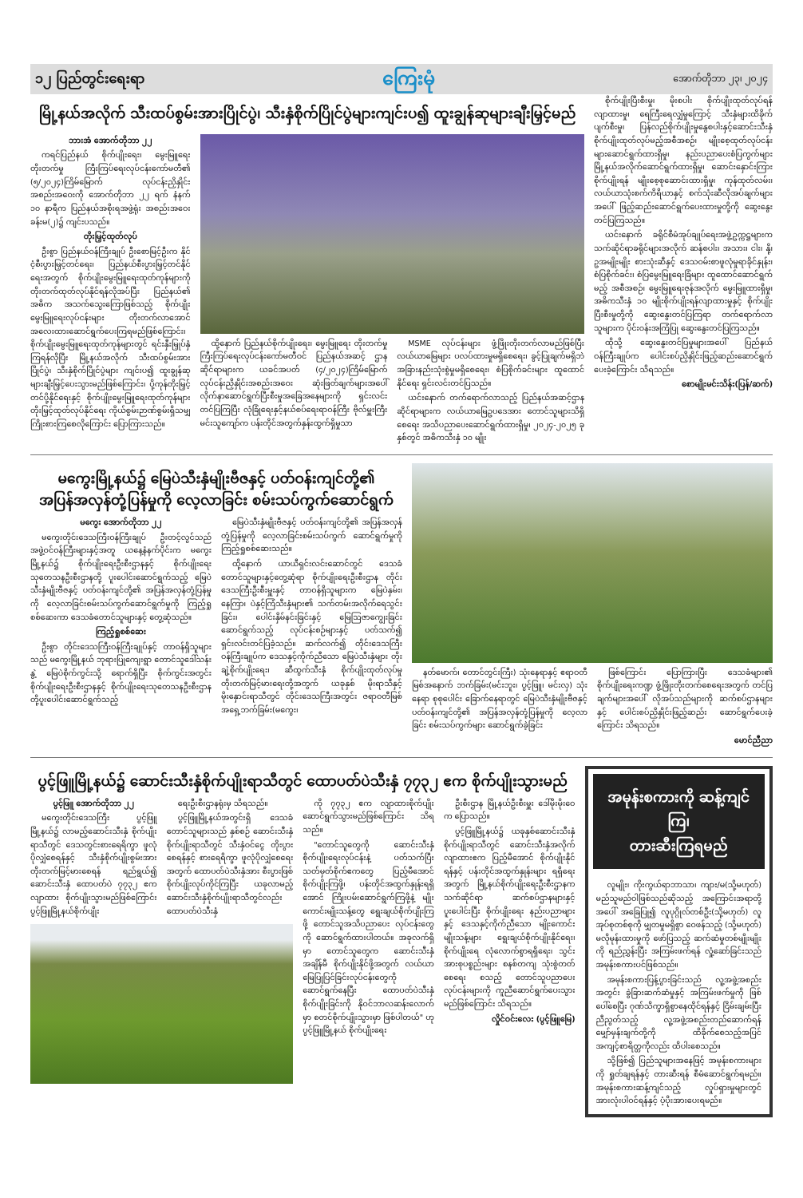၁၂ ပြည်တွင်းရေးရာ ကြေးမုံ အောက်တိုဘာ ၂၃၊ ၂၀၂၄
မြို့နယ်အလိုက် သီးထပ်စွမ်းအားပြိုင်ပွဲ၊ သီးနှံစိုက်ပြိုင်ပွဲများကျင်းပ၍ ထူးချွန်ဆုများချီးမြှင့်မည်
ဘားအံ အောက်တိုဘာ ၂၂
ကရင်ပြည်နယ် စိုက်ပျိုးရေး၊ မွေးမြူရေး တိုးတက်မှု ကြီးကြပ်ရေးလုပ်ငန်းကော်မတီ၏ (၅/၂၀၂၄)ကြိမ်မြောက် လုပ်ငန်းညှိနှိုင်းအစည်းအဝေးကို အောက်တိုဘာ ၂၂ ရက် နံနက် ၁၀ နာရီက ပြည်နယ်အစိုးရအဖွဲ့ရုံး အစည်းအဝေးခန်းမ(၂)၌ ကျင်းပသည်။
တိုးမြှင့်ထုတ်လုပ်
ဦးစွာ ပြည်နယ်ဝန်ကြီးချုပ် ဦးစောမြင့်ဦးက နိုင်ငံ့စီးပွားမြှင့်တင်ရေး၊ ပြည်နယ်စီးပွားမြှင့်တင်နိုင်ရေးအတွက် စိုက်ပျိုးမွေးမြူရေးထုတ်ကုန်များကို တိုးတက်ထုတ်လုပ်နိုင်ရန်လိုအပ်ပြီး ပြည်နယ်၏ အဓိက အသက်သွေးကြောဖြစ်သည့် စိုက်ပျိုးမွေးမြူရေးလုပ်ငန်းများ တိုးတက်လာအောင် အလေးထားဆောင်ရွက်ပေးကြရမည်ဖြစ်ကြောင်း၊ စိုက်ပျိုးမွေးမြူရေးထုတ်ကုန်များတွင် ရင်းနှီးမြှုပ်နှံကြရန်လိုပြီး မြို့နယ်အလိုက် သီးထပ်စွမ်းအားပြိုင်ပွဲ၊ သီးနှံစိုက်ပြိုင်ပွဲများ ကျင်းပ၍ ထူးချွန်ဆုများချီးမြှင့်ပေးသွားမည်ဖြစ်ကြောင်း၊ ပို့ကုန်တိုးမြှင့်တင်ပို့နိုင်ရေးနှင့် စိုက်ပျိုးမွေးမြူရေးထုတ်ကုန်များ တိုးမြှင့်ထုတ်လုပ်နိုင်ရေး ကိုယ်စွမ်းဉာဏ်စွမ်းရှိသမျှ ကြိုးစားကြစေလိုကြောင်း ပြောကြားသည်။
ထို့နောက် ပြည်နယ်စိုက်ပျိုးရေး၊ မွေးမြူရေး တိုးတက်မှု ကြီးကြပ်ရေးလုပ်ငန်းကော်မတီဝင် ပြည်နယ်အဆင့် ဌာနဆိုင်ရာများက ယခင်အပတ် (၄/၂၀၂၄)ကြိမ်မြောက် လုပ်ငန်းညှိနှိုင်းအစည်းအဝေး ဆုံးဖြတ်ချက်များအပေါ် လိုက်နာဆောင်ရွက်ပြီးစီးမှုအခြေအနေများကို ရှင်းလင်းတင်ပြကြပြီး လုံခြုံရေးနှင့်နယ်စပ်ရေးရာဝန်ကြီး ဗိုလ်မှူးကြီးမင်းသူကျော်က ပန်းတိုင်အတွက်နှန်းထွက်ရှိမှုသာ
MSME လုပ်ငန်းများ ဖွံ့ဖြိုးတိုးတက်လာမည်ဖြစ်ပြီး လယ်ယာမြေများ ပလပ်ထားမှုမရှိစေရေး၊ ခွင့်ပြုချက်မရှိဘဲ အခြားနည်းသုံးစွဲမှုမရှိစေရေး၊ စံပြစိုက်ခင်းများ ထူထောင်နိုင်ရေး ရှင်းလင်းတင်ပြသည်။
ယင်းနောက် တက်ရောက်လာသည့် ပြည်နယ်အဆင့်ဌာနဆိုင်ရာများက လယ်ယာမြေဥပဒေအား တောင်သူများသိရှိစေရေး အသိပညာပေးဆောင်ရွက်ထားရှိမှု၊ ၂၀၂၄-၂၀၂၅ ခုနှစ်တွင် အဓိကသီးနှံ ၁၀ မျိုး
စိုက်ပျိုးပြီးစီးမှု၊ မိုးစပါး စိုက်ပျိုးထုတ်လုပ်ရန် လျာထားမှု၊ ရေကြီးရေလျှံမှုကြောင့် သီးနှံများထိခိုက်ပျက်စီးမှု၊ ပြန်လည်စိုက်ပျိုးမှုနွေစပါးနှင့်ဆောင်းသီးနှံ စိုက်ပျိုးထုတ်လုပ်မည့်အစီအစဉ်၊ မျိုးစေ့ထုတ်လုပ်ငန်းများဆောင်ရွက်ထားရှိမှု၊ နည်းပညာပေးစံပြကွက်များ မြို့နယ်အလိုက်ဆောင်ရွက်ထားရှိမှု၊ ဆောင်းနှောင်းကြား စိုက်ပျိုးရန် မျိုးစေ့စုဆောင်းထားရှိမှု၊ ကုန်ထုတ်လမ်း၊ လယ်ယာသုံးစက်ကိရိယာနှင့် စက်သုံးဆီလိုအပ်ချက်များအပေါ် ဖြည့်ဆည်းဆောင်ရွက်ပေးထားမှုတို့ကို ဆွေးနွေးတင်ပြကြသည်။
ယင်းနောက် ခရိုင်စီမံအုပ်ချုပ်ရေးအဖွဲ့ဥက္ကဋ္ဌများက သက်ဆိုင်ရာခရိုင်များအလိုက် ဆန်စပါး၊ အသား၊ ငါး၊ နို့၊ ဥအမျိုးမျိုး စားသုံးဆီနှင့် ဒေသဝမ်းစာဖူလုံမှုရာခိုင်နှုန်း၊ စံပြစိုက်ခင်း၊ စံပြမွေးမြူရေးခြံများ ထူထောင်ဆောင်ရွက်မည့် အစီအစဉ်၊ မွေးမြူရေးဇုန်အလိုက် မွေးမြူထားရှိမှု၊ အဓိကသီးနှံ ၁၀ မျိုးစိုက်ပျိုးရန်လျာထားမှုနှင့် စိုက်ပျိုးပြီးစီးမှုတို့ကို ဆွေးနွေးတင်ပြကြရာ တက်ရောက်လာသူများက ပိုင်းဝန်းအကြံပြု ဆွေးနွေးတင်ပြကြသည်။
ထိုသို့ ဆွေးနွေးတင်ပြမှုများအပေါ် ပြည်နယ်ဝန်ကြီးချုပ်က ပေါင်းစပ်ညှိနှိုင်းဖြည့်ဆည်းဆောင်ရွက်ပေးခဲ့ကြောင်း သိရသည်။
စောမျိုးမင်းသိန်း(ပြန်/ဆက်)
မကွေးမြို့နယ်၌ မြေပဲသီးနှံမျိုးဗီဇနှင့် ပတ်ဝန်းကျင်တို့၏
အပြန်အလှန်တုံ့ပြန်မှုကို လေ့လာခြင်း စမ်းသပ်ကွက်ဆောင်ရွက်
မကွေး အောက်တိုဘာ ၂၂
မကွေးတိုင်းဒေသကြီးဝန်ကြီးချုပ် ဦးတင့်လွင်သည် အဖွဲ့ဝင်ဝန်ကြီးများနှင့်အတူ ယနေ့နံနက်ပိုင်းက မကွေးမြို့နယ်၌ စိုက်ပျိုးရေးဦးစီးဌာနနှင့် စိုက်ပျိုးရေးသုတေသနဦးစီးဌာနတို့ ပူးပေါင်းဆောင်ရွက်သည့် မြေပဲသီးနှံမျိုးဗီဇနှင့် ပတ်ဝန်းကျင်တို့၏ အပြန်အလှန်တုံ့ပြန်မှုကို လေ့လာခြင်းစမ်းသပ်ကွက်ဆောင်ရွက်မှုကို ကြည့်ရှုစစ်ဆေးကာ ဒေသခံတောင်သူများနှင့် တွေ့ဆုံသည်။
ကြည့်ရှုစစ်ဆေး
ဦးစွာ တိုင်းဒေသကြီးဝန်ကြီးချုပ်နှင့် တာဝန်ရှိသူများသည် မကွေးမြို့နယ် ဘုရားပြုကျေးရွာ တောင်သူဒေါ်သန်းနွဲ့ မြေပဲစိုက်ကွင်းသို့ ရောက်ရှိပြီး စိုက်ကွင်းအတွင်း စိုက်ပျိုးရေးဦးစီးဌာနနှင့် စိုက်ပျိုးရေးသုတေသနဦးစီးဌာနတို့ပူးပေါင်းဆောင်ရွက်သည့်
မြေပဲသီးနှံမျိုးဗီဇနှင့် ပတ်ဝန်းကျင်တို့၏ အပြန်အလှန်တုံ့ပြန်မှုကို လေ့လာခြင်းစမ်းသပ်ကွက် ဆောင်ရွက်မှုကို ကြည့်ရှုစစ်ဆေးသည်။
ထို့နောက် ယာယီရှင်းလင်းဆောင်တွင် ဒေသခံတောင်သူများနှင့်တွေ့ဆုံရာ စိုက်ပျိုးရေးဦးစီးဌာန တိုင်းဒေသကြီးဦးစီးမှူးနှင့် တာဝန်ရှိသူများက မြေပဲနှမ်း၊ နေကြာ၊ ပဲနှင့်ကြံသီးနှံများ၏ သက်တမ်းအလိုက်ရေသွင်းခြင်း၊ ပေါင်းနှိမ်နင်းခြင်းနှင့် မြေဩဇာကျွေးခြင်းဆောင်ရွက်သည့် လုပ်ငန်းစဉ်များနှင့် ပတ်သက်၍ ရှင်းလင်းတင်ပြခဲ့သည်။ ဆက်လက်၍ တိုင်းဒေသကြီး ဝန်ကြီးချုပ်က ဒေသနှင့်ကိုက်ညီသော မြေပဲသီးနှံများ တိုးချဲ့စိုက်ပျိုးရေး၊ ဆီထွက်သီးနှံ စိုက်ပျိုးထုတ်လုပ်မှု တိုးတက်မြင့်မားရေးတို့အတွက် ယခုနှစ် မိုးရာသီနှင့် မိုးနှောင်းရာသီတွင် တိုင်းဒေသကြီးအတွင်း ဇရာဝတီမြစ် အရှေ့ဘက်ခြမ်း(မကွေး၊
နတ်မောက်၊ တောင်တွင်းကြီး) သုံးနေရာနှင့် ဧရာဝတီမြစ်အနောက် ဘက်ခြမ်း(မင်းဘူး၊ ပွင့်ဖြူ၊ မင်းလှ) သုံးနေရာ စုစုပေါင်း ခြောက်နေရာတွင် မြေပဲသီးနှံမျိုးဗီဇနှင့် ပတ်ဝန်းကျင်တို့၏ အပြန်အလှန်တုံ့ပြန်မှုကို လေ့လာခြင်း စမ်းသပ်ကွက်များ ဆောင်ရွက်ခဲ့ခြင်း
ဖြစ်ကြောင်း ပြောကြားပြီး ဒေသခံများ၏ စိုက်ပျိုးရေးကဏ္ဍ ဖွံ့ဖြိုးတိုးတက်စေရေးအတွက် တင်ပြချက်များအပေါ် လိုအပ်သည်များကို ဆက်စပ်ဌာနများနှင့် ပေါင်းစပ်ညှိနှိုင်းဖြည့်ဆည်း ဆောင်ရွက်ပေးခဲ့ကြောင်း သိရသည်။
မောင်ညီညာ
ပွင့်ဖြူမြို့နယ်၌ ဆောင်းသီးနှံစိုက်ပျိုးရာသီတွင် ထောပတ်ပဲသီးနှံ ၇၇၃၂ ဧက စိုက်ပျိုးသွားမည်
ပွင့်ဖြူ အောက်တိုဘာ ၂၂
မကွေးတိုင်းဒေသကြီး ပွင့်ဖြူမြို့နယ်၌ လာမည့်ဆောင်းသီးနှံ စိုက်ပျိုးရာသီတွင် ဒေသတွင်းစားရေရိက္ခာ ဖူလုံပိုလျှံစေရန်နှင့် သီးနှံစိုက်ပျိုးစွမ်းအား တိုးတက်မြင့်မားစေရန် ရည်ရွယ်၍ ဆောင်းသီးနှံ ထောပတ်ပဲ ၇၇၃၂ ဧက လျာထား စိုက်ပျိုးသွားမည်ဖြစ်ကြောင်း ပွင့်ဖြူမြို့နယ်စိုက်ပျိုး
ရေးဦးစီးဌာနရုံးမှ သိရသည်။
ပွင့်ဖြူမြို့နယ်အတွင်းရှိ ဒေသခံတောင်သူများသည် နှစ်စဉ် ဆောင်းသီးနှံစိုက်ပျိုးရာသီတွင် သီးနှံဝင်ငွေ တိုးပွားစေရန်နှင့် စားရေရိက္ခာ ဖူလုံပိုလျှံစေရေးအတွက် ထောပတ်ပဲသီးနှံအား စီးပွားဖြစ် စိုက်ပျိုးလုပ်ကိုင်ကြပြီး ယခုလာမည့်ဆောင်းသီးနှံစိုက်ပျိုးရာသီတွင်လည်း ထောပတ်ပဲသီးနှံ
ကို ၇၇၃၂ ဧက လျာထားစိုက်ပျိုးဆောင်ရွက်သွားမည်ဖြစ်ကြောင်း သိရသည်။
"တောင်သူတွေကို ဆောင်းသီးနှံစိုက်ပျိုးရေးလုပ်ငန်းနဲ့ ပတ်သက်ပြီး သတ်မှတ်စိုက်ဧကတွေ ပြည့်မီအောင် စိုက်ပျိုးကြဖို့၊ ပန်းတိုင်အထွက်နှုန်းရရှိအောင် ကြိုးပမ်းဆောင်ရွက်ကြဖို့နဲ့ မျိုးကောင်းမျိုးသန့်တွေ ရွေးချယ်စိုက်ပျိုးကြဖို့ တောင်သူအသိပညာပေး လုပ်ငန်းတွေကို ဆောင်ရွက်ထားပါတယ်။ အခုလက်ရှိမှာ တောင်သူတွေက ဆောင်းသီးနှံ အချိန်မီ စိုက်ပျိုးနိုင်ဖို့အတွက် လယ်ယာမြေပြုပြင်ခြင်းလုပ်ငန်းတွေကို ဆောင်ရွက်နေပြီး ထောပတ်ပဲသီးနှံ စိုက်ပျိုးခြင်းကို နိုဝင်ဘာလဆန်းလောက်မှာ စတင်စိုက်ပျိုးသွားမှာ ဖြစ်ပါတယ်" ဟု ပွင့်ဖြူမြို့နယ် စိုက်ပျိုးရေး
ဦးစီးဌာန မြို့နယ်ဦးစီးမှူး ဒေါ်မိုးမိုးဝေက ပြောသည်။
ပွင့်ဖြူမြို့နယ်၌ ယခုနှစ်ဆောင်းသီးနှံ စိုက်ပျိုးရာသီတွင် ဆောင်းသီးနှံအလိုက် လျာထားဧက ပြည့်မီအောင် စိုက်ပျိုးနိုင်ရန်နှင့် ပန်းတိုင်အထွက်နှုန်းများ ရရှိရေးအတွက် မြို့နယ်စိုက်ပျိုးရေးဦးစီးဌာနက သက်ဆိုင်ရာ ဆက်စပ်ဌာနများနှင့် ပူးပေါင်းပြီး စိုက်ပျိုးရေး နည်းပညာများနှင့် ဒေသနှင့်ကိုက်ညီသော မျိုးကောင်းမျိုးသန့်များ ရွေးချယ်စိုက်ပျိုးနိုင်ရေး၊ စိုက်ပျိုးရေ လုံလောက်စွာရရှိရေး၊ သွင်းအားစုပစ္စည်းများ စနစ်တကျ သုံးစွဲတတ်စေရေး စသည့် တောင်သူပညာပေး လုပ်ငန်းများကို ကူညီဆောင်ရွက်ပေးသွားမည်ဖြစ်ကြောင်း သိရသည်။
လှိုင်ဝင်းလေး (ပွင့်ဖြူမြေ)
အမုန်းစကားကို ဆန့်ကျင်ကြ၊
တားဆီးကြရမည်
လူမျိုး၊ ကိုးကွယ်ရာဘာသာ၊ ကျား/မ(သို့မဟုတ်) မည်သူမည်ဝါဖြစ်သည်ဆိုသည့် အကြောင်းအရာတို့အပေါ် အခြေပြု၍ လူပုဂ္ဂိုလ်တစ်ဦး(သို့မဟုတ်) လူအုပ်စုတစ်စုကို မျှတမှုမရှိစွာ ဝေဖန်သည့် (သို့မဟုတ်) မလိုမုန်းထားမှုကို ဖော်ပြသည့် ဆက်ဆံမှုတစ်မျိုးမျိုးကို ရည်ညွှန်းပြီး အကြမ်းဖက်ရန် လှုံ့ဆော်ခြင်းသည် အမုန်းစကားပင်ဖြစ်သည်။
အမုန်းစကားပြန့်ပွားခြင်းသည် လူ့အဖွဲ့အစည်းအတွင်း ခွဲခြားဆက်ဆံမှုနှင့် အကြမ်းဖက်မှုကို ဖြစ်ပေါ်စေပြီး ဂုဏ်သိက္ခာရှိစွာနေထိုင်ရန်နှင့် ငြိမ်းချမ်းပြီး ညီညွတ်သည့် လူ့အဖွဲ့အစည်းတည်ဆောက်ရန် မျှော်မှန်းချက်တို့ကို ထိခိုက်စေသည့်အပြင် အကျင့်စာရိတ္တကိုလည်း ထိပါးစေသည်။
သို့ဖြစ်၍ ပြည်သူများအနေဖြင့် အမုန်းစကားများကို ရှုတ်ချရန်နှင့် တားဆီးရန် စီမံဆောင်ရွက်ရမည်။ အမုန်းစကားဆန့်ကျင်သည့် လှုပ်ရှားမှုများတွင် အားလုံးပါဝင်ရန်နှင့် ပံ့ပိုးအားပေးရမည်။